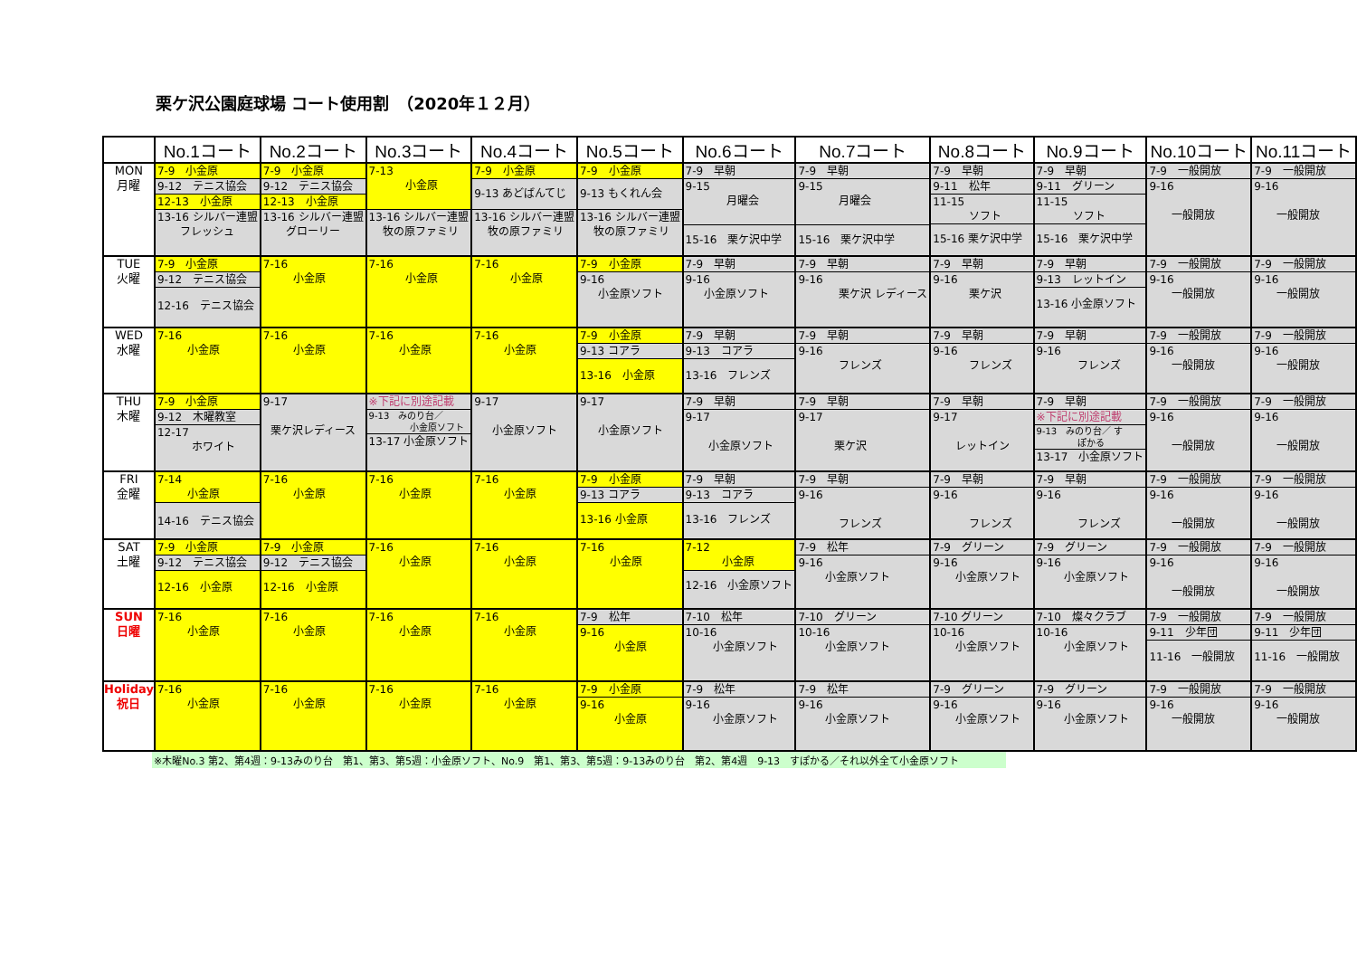栗ケ沢公園庭球場 コート使用割　（2020年１２月）
| | No.1コート | No.2コート | No.3コート | No.4コート | No.5コート | No.6コート | No.7コート | No.8コート | No.9コート | No.10コート | No.11コート |
| --- | --- | --- | --- | --- | --- | --- | --- | --- | --- | --- | --- |
| MON 月曜 | 7-9 小金原 9-12 テニス協会 12-13 小金原 13-16 シルバー連盟 フレッシュ | 7-9 小金原 9-12 テニス協会 12-13 小金原 13-16 シルバー連盟 グローリー | 7-13 小金原 13-16 シルバー連盟 牧の原ファミリ | 7-9 小金原 9-13 あどばんてじ 13-16 シルバー連盟 牧の原ファミリ | 7-9 小金原 9-13 もくれん会 13-16 シルバー連盟 牧の原ファミリ | 7-9 早朝 9-15 月曜会 15-16 栗ケ沢中学 | 7-9 早朝 9-15 月曜会 15-16 栗ケ沢中学 | 7-9 早朝 9-11 松年 11-15 ソフト 15-16 栗ケ沢中学 | 7-9 早朝 9-11 グリーン 11-15 ソフト 15-16 栗ケ沢中学 | 7-9 一般開放 9-16 一般開放 | 7-9 一般開放 9-16 一般開放 |
| TUE 火曜 | 7-9 小金原 9-12 テニス協会 12-16 テニス協会 | 7-16 小金原 | 7-16 小金原 | 7-16 小金原 | 7-9 小金原 9-16 小金原ソフト | 7-9 早朝 9-16 小金原ソフト | 7-9 早朝 9-16 栗ケ沢 レディース | 7-9 早朝 9-16 栗ケ沢 | 7-9 早朝 9-13 レットイン 13-16 小金原ソフト | 7-9 一般開放 9-16 一般開放 | 7-9 一般開放 9-16 一般開放 |
| WED 水曜 | 7-16 小金原 | 7-16 小金原 | 7-16 小金原 | 7-16 小金原 | 7-9 小金原 9-13 コアラ 13-16 小金原 | 7-9 早朝 9-13 コアラ 13-16 フレンズ | 7-9 早朝 9-16 フレンズ | 7-9 早朝 9-16 フレンズ | 7-9 早朝 9-16 フレンズ | 7-9 一般開放 9-16 一般開放 | 7-9 一般開放 9-16 一般開放 |
| THU 木曜 | 7-9 小金原 9-12 木曜教室 12-17 ホワイト | 9-17 栗ケ沢レディース | ※下記に別途記載 9-13 みのり台／ 小金原ソフト 13-17 小金原ソフト | 9-17 小金原ソフト | 9-17 小金原ソフト | 7-9 早朝 9-17 小金原ソフト | 7-9 早朝 9-17 栗ケ沢 | 7-9 早朝 9-17 レットイン | 7-9 早朝 ※下記に別途記載 9-13 みのり台／ す ぽかる 13-17 小金原ソフト | 7-9 一般開放 9-16 一般開放 | 7-9 一般開放 9-16 一般開放 |
| FRI 金曜 | 7-14 小金原 14-16 テニス協会 | 7-16 小金原 | 7-16 小金原 | 7-16 小金原 | 7-9 小金原 9-13 コアラ 13-16 小金原 | 7-9 早朝 9-13 コアラ 13-16 フレンズ | 7-9 早朝 9-16 フレンズ | 7-9 早朝 9-16 フレンズ | 7-9 早朝 9-16 フレンズ | 7-9 一般開放 9-16 一般開放 | 7-9 一般開放 9-16 一般開放 |
| SAT 土曜 | 7-9 小金原 9-12 テニス協会 12-16 小金原 | 7-9 小金原 9-12 テニス協会 12-16 小金原 | 7-16 小金原 | 7-16 小金原 | 7-16 小金原 | 7-12 小金原 12-16 小金原ソフト | 7-9 松年 9-16 小金原ソフト | 7-9 グリーン 9-16 小金原ソフト | 7-9 グリーン 9-16 小金原ソフト | 7-9 一般開放 9-16 一般開放 | 7-9 一般開放 9-16 一般開放 |
| SUN 日曜 | 7-16 小金原 | 7-16 小金原 | 7-16 小金原 | 7-16 小金原 | 7-9 松年 9-16 小金原 | 7-10 松年 10-16 小金原ソフト | 7-10 グリーン 10-16 小金原ソフト | 7-10 グリーン 10-16 小金原ソフト | 7-10 燦々クラブ 10-16 小金原ソフト | 7-9 一般開放 9-11 少年団 11-16 一般開放 | 7-9 一般開放 9-11 少年団 11-16 一般開放 |
| Holiday 祝日 | 7-16 小金原 | 7-16 小金原 | 7-16 小金原 | 7-16 小金原 | 7-9 小金原 9-16 小金原 | 7-9 松年 9-16 小金原ソフト | 7-9 松年 9-16 小金原ソフト | 7-9 グリーン 9-16 小金原ソフト | 7-9 グリーン 9-16 小金原ソフト | 7-9 一般開放 9-16 一般開放 | 7-9 一般開放 9-16 一般開放 |
※木曜No.3 第2、第4週：9-13みのり台　第1、第3、第5週：小金原ソフト、No.9　第1、第3、第5週：9-13みのり台　第2、第4週　9-13　すぽかる／それ以外全て小金原ソフト